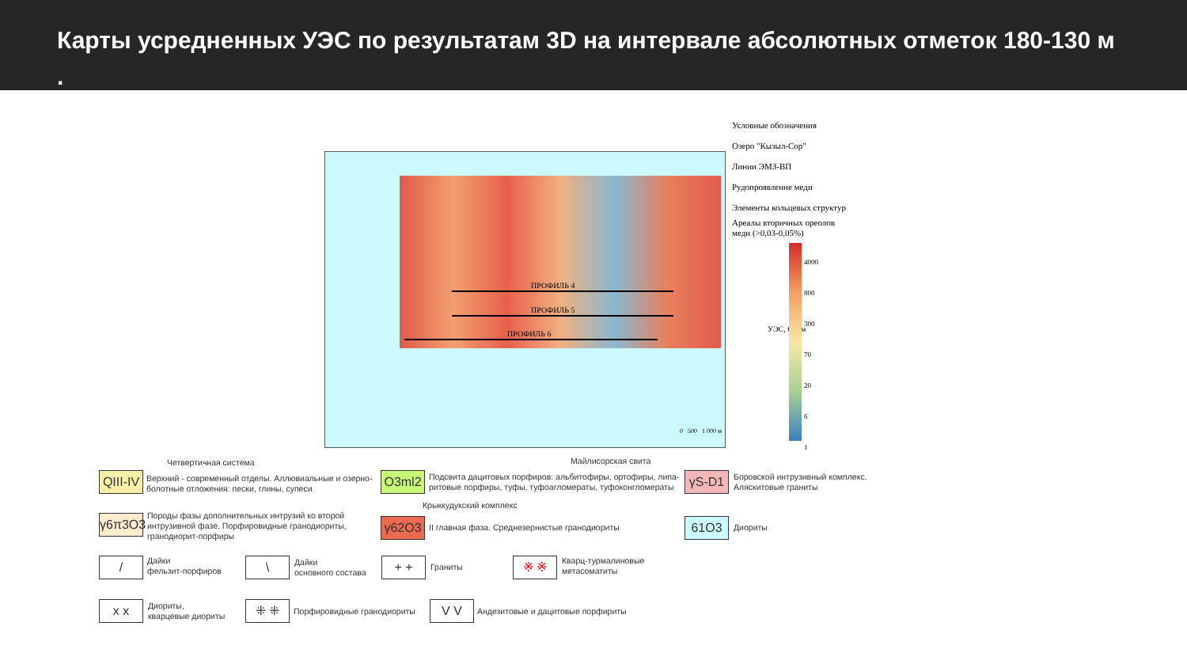Карты усредненных УЭС по результатам 3D на интервале абсолютных отметок 180-130 м
.
ПРОФИЛЬ 4
ПРОФИЛЬ 5
ПРОФИЛЬ 6
0 500 1 000 м
Условные обозначения
Озеро "Кызыл-Сор"
Линии ЭМЗ-ВП
Рудопроявление меди
Элементы кольцевых структур
Ареалы вторичных ореолов
меди (>0,03-0,05%)
УЭС, Ом·м
4000
800
300
70
20
6
1
Четвертичная система Майлисорская свита
QIII-IV
Верхний - современный отделы. Аллювиальные и озерно-
болотные отложения: пески, глины, супеси
O3ml2
Подсвита дацитовых порфиров: альбитофиры, ортофиры, липа-
ритовые порфиры, туфы, туфоагломераты, туфоконгломераты
γS-D1
Боровской интрузивный комплекс.
Аляскитовые граниты
Крыккудукский комплекс
γ6π3O3
Породы фазы дополнительных интрузий ко второй
интрузивной фазе. Порфировидные гранодиориты,
гранодиорит-порфиры
γ62O3
II главная фаза. Среднезернистые гранодиориты
61O3
Диориты
/
Дайки
фельзит-порфиров
\
Дайки
основного состава
+ +
Граниты
※ ※
Кварц-турмалиновые
метасоматиты
x x
Диориты,
кварцевые диориты
⁜ ⁜
Порфировидные гранодиориты
V V
Андезитовые и дацитовые порфириты